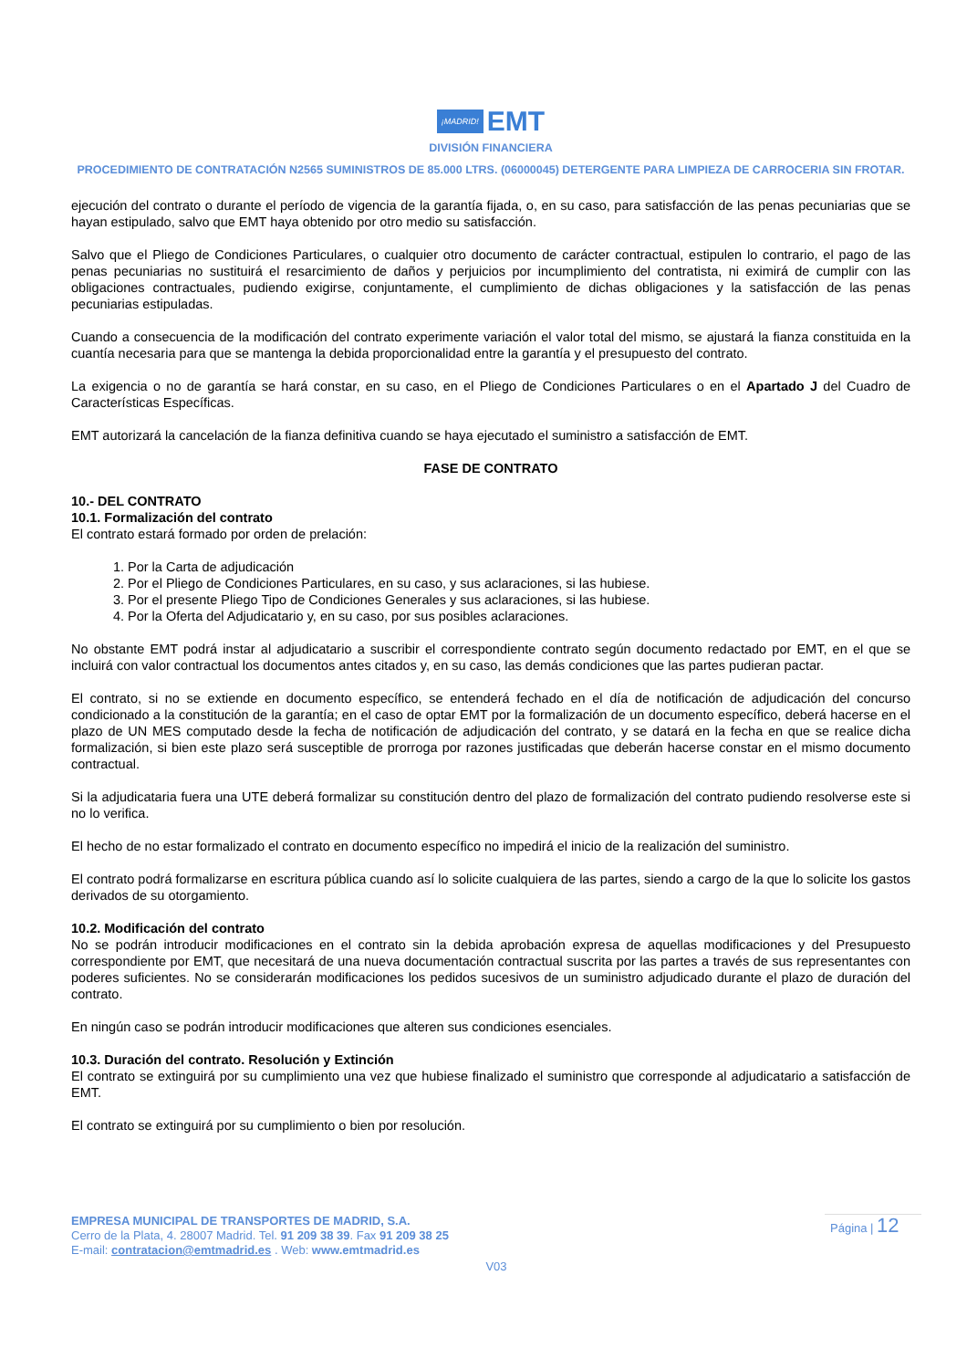¡MADRID! EMT
DIVISIÓN FINANCIERA
PROCEDIMIENTO DE CONTRATACIÓN N2565 SUMINISTROS DE 85.000 LTRS. (06000045) DETERGENTE PARA LIMPIEZA DE CARROCERIA SIN FROTAR.
ejecución del contrato o durante el período de vigencia de la garantía fijada, o, en su caso, para satisfacción de las penas pecuniarias que se hayan estipulado, salvo que EMT haya obtenido por otro medio su satisfacción.
Salvo que el Pliego de Condiciones Particulares, o cualquier otro documento de carácter contractual, estipulen lo contrario, el pago de las penas pecuniarias no sustituirá el resarcimiento de daños y perjuicios por incumplimiento del contratista, ni eximirá de cumplir con las obligaciones contractuales, pudiendo exigirse, conjuntamente, el cumplimiento de dichas obligaciones y la satisfacción de las penas pecuniarias estipuladas.
Cuando a consecuencia de la modificación del contrato experimente variación el valor total del mismo, se ajustará la fianza constituida en la cuantía necesaria para que se mantenga la debida proporcionalidad entre la garantía y el presupuesto del contrato.
La exigencia o no de garantía se hará constar, en su caso, en el Pliego de Condiciones Particulares o en el Apartado J del Cuadro de Características Específicas.
EMT autorizará la cancelación de la fianza definitiva cuando se haya ejecutado el suministro a satisfacción de EMT.
FASE DE CONTRATO
10.- DEL CONTRATO
10.1. Formalización del contrato
El contrato estará formado por orden de prelación:
1. Por la Carta de adjudicación
2. Por el Pliego de Condiciones Particulares, en su caso, y sus aclaraciones, si las hubiese.
3. Por el presente Pliego Tipo de Condiciones Generales y sus aclaraciones, si las hubiese.
4. Por la Oferta del Adjudicatario y, en su caso, por sus posibles aclaraciones.
No obstante EMT podrá instar al adjudicatario a suscribir el correspondiente contrato según documento redactado por EMT, en el que se incluirá con valor contractual los documentos antes citados y, en su caso, las demás condiciones que las partes pudieran pactar.
El contrato, si no se extiende en documento específico, se entenderá fechado en el día de notificación de adjudicación del concurso condicionado a la constitución de la garantía; en el caso de optar EMT por la formalización de un documento específico, deberá hacerse en el plazo de UN MES computado desde la fecha de notificación de adjudicación del contrato, y se datará en la fecha en que se realice dicha formalización, si bien este plazo será susceptible de prorroga por razones justificadas que deberán hacerse constar en el mismo documento contractual.
Si la adjudicataria fuera una UTE deberá formalizar su constitución dentro del plazo de formalización del contrato pudiendo resolverse este si no lo verifica.
El hecho de no estar formalizado el contrato en documento específico no impedirá el inicio de la realización del suministro.
El contrato podrá formalizarse en escritura pública cuando así lo solicite cualquiera de las partes, siendo a cargo de la que lo solicite los gastos derivados de su otorgamiento.
10.2. Modificación del contrato
No se podrán introducir modificaciones en el contrato sin la debida aprobación expresa de aquellas modificaciones y del Presupuesto correspondiente por EMT, que necesitará de una nueva documentación contractual suscrita por las partes a través de sus representantes con poderes suficientes. No se considerarán modificaciones los pedidos sucesivos de un suministro adjudicado durante el plazo de duración del contrato.
En ningún caso se podrán introducir modificaciones que alteren sus condiciones esenciales.
10.3. Duración del contrato. Resolución y Extinción
El contrato se extinguirá por su cumplimiento una vez que hubiese finalizado el suministro que corresponde al adjudicatario a satisfacción de EMT.
El contrato se extinguirá por su cumplimiento o bien por resolución.
EMPRESA MUNICIPAL DE TRANSPORTES DE MADRID, S.A.
Cerro de la Plata, 4. 28007 Madrid. Tel. 91 209 38 39. Fax 91 209 38 25
E-mail: contratacion@emtmadrid.es . Web: www.emtmadrid.es
V03
Página | 12